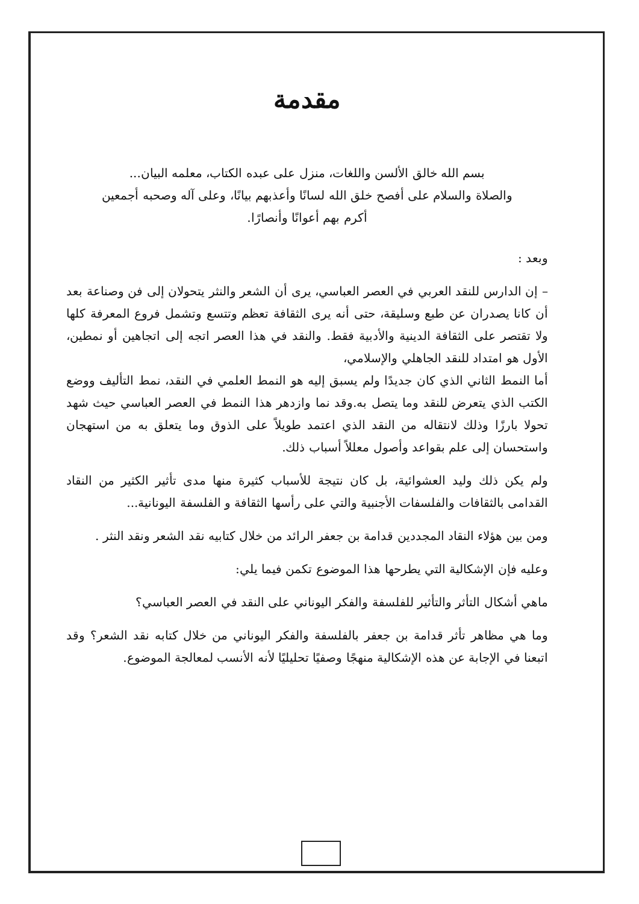مقدمة
بسم الله خالق الألسن واللغات، منزل على عبده الكتاب، معلمه البيان...
والصلاة والسلام على أفصح خلق الله لسانًا وأعذبهم بيانًا، وعلى آله وصحبه أجمعين
أكرم بهم أعوانًا وأنصارًا.
وبعد :
– إن الدارس للنقد العربي في العصر العباسي، يرى أن الشعر والنثر يتحولان إلى فن وصناعة بعد أن كانا يصدران عن طبع وسليقة، حتى أنه يرى الثقافة تعظم وتتسع وتشمل فروع المعرفة كلها ولا تقتصر على الثقافة الدينية والأدبية فقط. والنقد في هذا العصر اتجه إلى اتجاهين أو نمطين، الأول هو امتداد للنقد الجاهلي والإسلامي،
أما النمط الثاني الذي كان جديدًا ولم يسبق إليه هو النمط العلمي في النقد، نمط التأليف ووضع الكتب الذي يتعرض للنقد وما يتصل به.وقد نما وازدهر هذا النمط في العصر العباسي حيث شهد تحولا بارزًا وذلك لانتقاله من النقد الذي اعتمد طويلاً على الذوق وما يتعلق به من استهجان واستحسان إلى علم بقواعد وأصول معللاً أسباب ذلك.
ولم يكن ذلك وليد العشوائية، بل كان نتيجة للأسباب كثيرة منها مدى تأثير الكثير من النقاد القدامى بالثقافات والفلسفات الأجنبية والتي على رأسها الثقافة و الفلسفة اليونانية...
ومن بين هؤلاء النقاد المجددين قدامة بن جعفر الرائد من خلال كتابيه نقد الشعر ونقد النثر .
وعليه فإن الإشكالية التي يطرحها هذا الموضوع تكمن فيما يلي:
ماهي أشكال التأثر والتأثير للفلسفة والفكر اليوناني على النقد في العصر العباسي؟
وما هي مظاهر تأثر قدامة بن جعفر بالفلسفة والفكر اليوناني من خلال كتابه نقد الشعر؟ وقد اتبعنا في الإجابة عن هذه الإشكالية منهجًا وصفيًا تحليليًا لأنه الأنسب لمعالجة الموضوع.